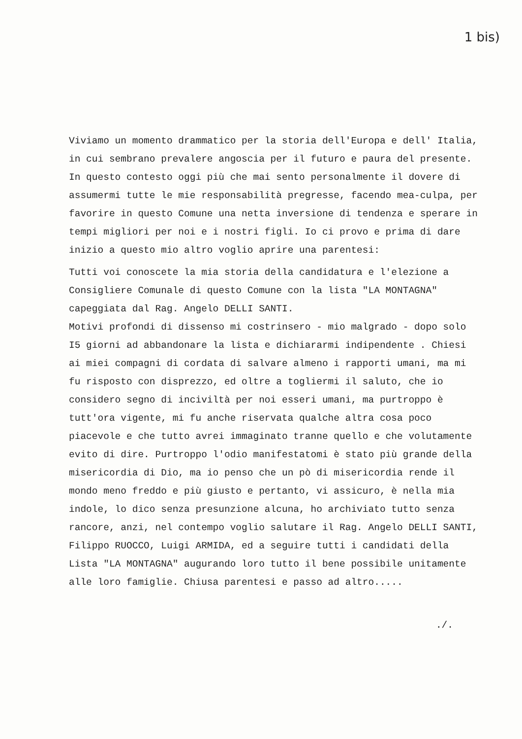1 bis)
Viviamo un momento drammatico per la storia dell'Europa e dell' Italia, in cui sembrano prevalere angoscia per il futuro e paura del presente. In questo contesto oggi più che mai sento personalmente il dovere di assumermi tutte le mie responsabilità pregresse, facendo mea-culpa, per favorire in questo Comune una netta inversione di tendenza e sperare in tempi migliori per noi e i nostri figli. Io ci provo e prima di dare inizio a questo mio altro voglio aprire una parentesi:
Tutti voi conoscete la mia storia della candidatura e l'elezione a Consigliere Comunale di questo Comune con la lista "LA MONTAGNA" capeggiata dal Rag. Angelo DELLI SANTI.
Motivi profondi di dissenso mi costrinsero - mio malgrado - dopo solo I5 giorni ad abbandonare la lista e dichiararmi indipendente . Chiesi ai miei compagni di cordata di salvare almeno i rapporti umani, ma mi fu risposto con disprezzo, ed oltre a togliermi il saluto, che io considero segno di inciviltà per noi esseri umani, ma purtroppo è tutt'ora vigente, mi fu anche riservata qualche altra cosa poco piacevole e che tutto avrei immaginato tranne quello e che volutamente evito di dire. Purtroppo l'odio manifestatomi è stato più grande della misericordia di Dio, ma io penso che un pò di misericordia rende il mondo meno freddo e più giusto e pertanto, vi assicuro, è nella mia indole, lo dico senza presunzione alcuna, ho archiviato tutto senza rancore, anzi, nel contempo voglio salutare il Rag. Angelo DELLI SANTI, Filippo RUOCCO, Luigi ARMIDA, ed a seguire tutti i candidati della Lista "LA MONTAGNA" augurando loro tutto il bene possibile unitamente alle loro famiglie. Chiusa parentesi e passo ad altro.....
./.